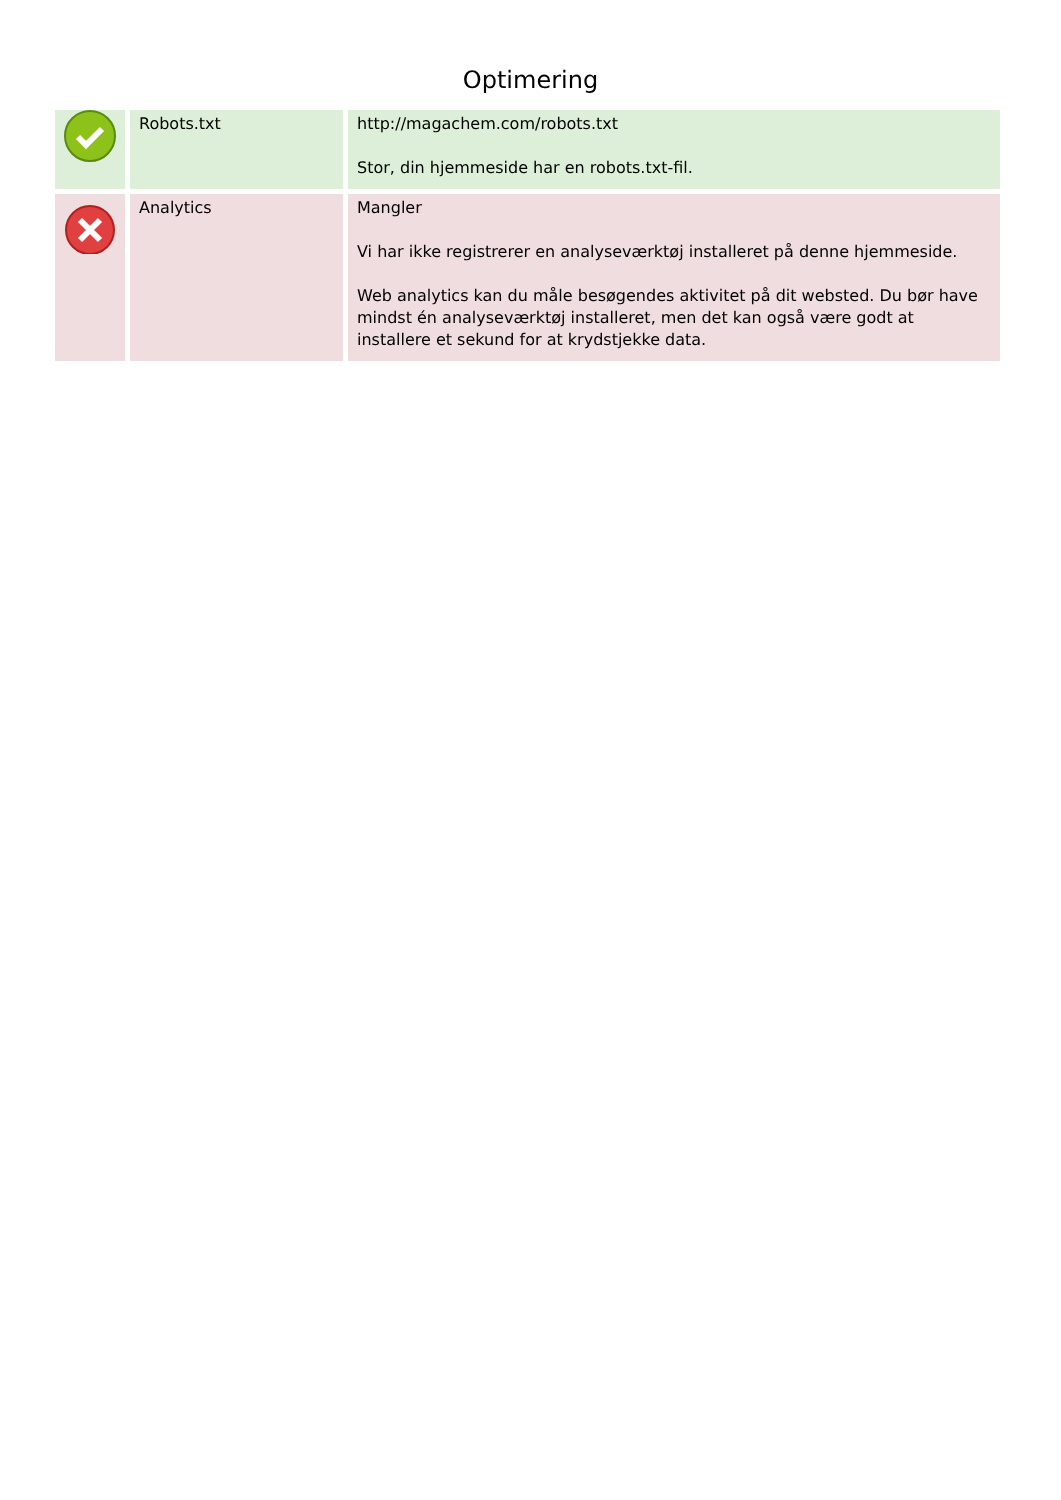Optimering
| | Robots.txt | http://magachem.com/robots.txt Stor, din hjemmeside har en robots.txt-fil. |
| | Analytics | Mangler Vi har ikke registrerer en analyseværktøj installeret på denne hjemmeside. Web analytics kan du måle besøgendes aktivitet på dit websted. Du bør have mindst én analyseværktøj installeret, men det kan også være godt at installere et sekund for at krydstjekke data. |